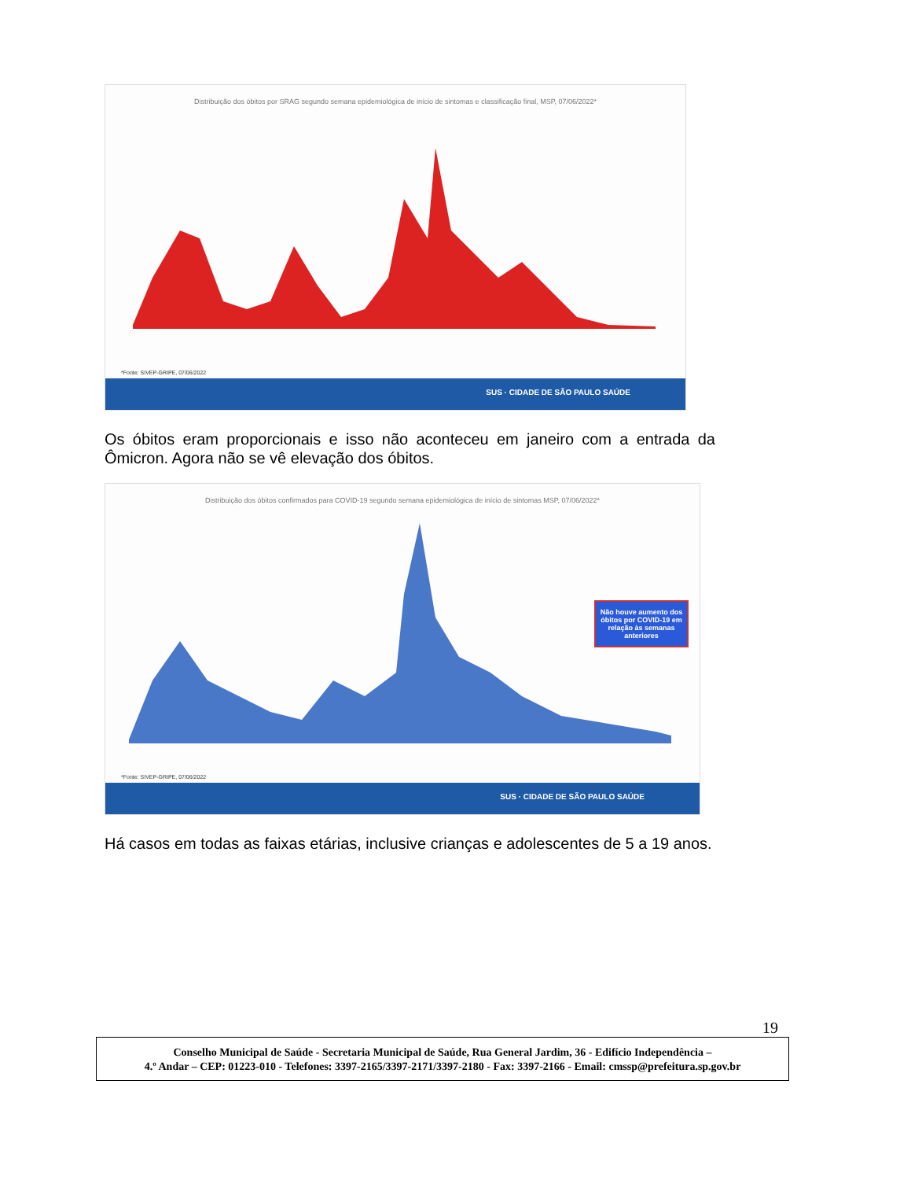Distribuição dos óbitos por SRAG segundo semana epidemiológica de início de sintomas e classificação final, MSP, 07/06/2022*
*Fonte: SIVEP-GRIPE, 07/06/2022
SUS · CIDADE DE SÃO PAULO SAÚDE
Os óbitos eram proporcionais e isso não aconteceu em janeiro com a entrada da Ômicron. Agora não se vê elevação dos óbitos.
Distribuição dos óbitos confirmados para COVID-19 segundo semana epidemiológica de início de sintomas MSP, 07/06/2022*
Não houve aumento dos óbitos por COVID-19 em relação às semanas anteriores
*Fonte: SIVEP-GRIPE, 07/06/2022
SUS · CIDADE DE SÃO PAULO SAÚDE
Há casos em todas as faixas etárias, inclusive crianças e adolescentes de 5 a 19 anos.
19
Conselho Municipal de Saúde - Secretaria Municipal de Saúde, Rua General Jardim, 36 - Edifício Independência –
4.º Andar – CEP: 01223-010 - Telefones: 3397-2165/3397-2171/3397-2180 - Fax: 3397-2166 - Email: cmssp@prefeitura.sp.gov.br